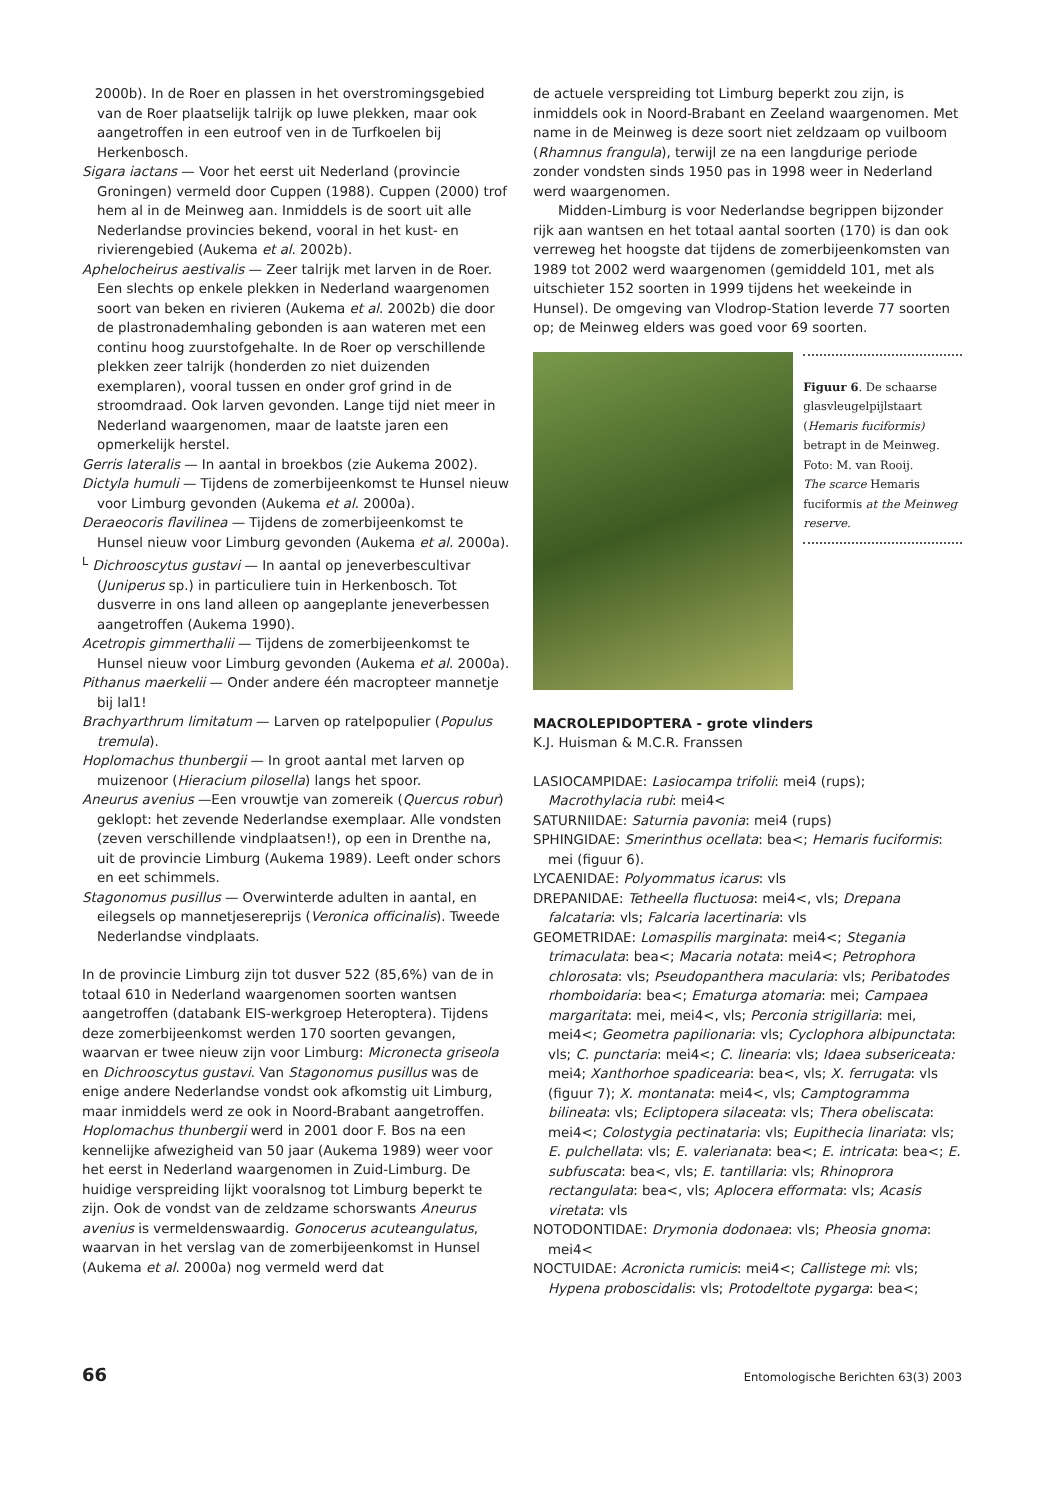2000b). In de Roer en plassen in het overstromingsgebied van de Roer plaatselijk talrijk op luwe plekken, maar ook aangetroffen in een eutroof ven in de Turfkoelen bij Herkenbosch.
Sigara iactans — Voor het eerst uit Nederland (provincie Groningen) vermeld door Cuppen (1988). Cuppen (2000) trof hem al in de Meinweg aan. Inmiddels is de soort uit alle Nederlandse provincies bekend, vooral in het kust- en rivierengebied (Aukema et al. 2002b).
Aphelocheirus aestivalis — Zeer talrijk met larven in de Roer. Een slechts op enkele plekken in Nederland waargenomen soort van beken en rivieren (Aukema et al. 2002b) die door de plastronademhaling gebonden is aan wateren met een continu hoog zuurstofgehalte. In de Roer op verschillende plekken zeer talrijk (honderden zo niet duizenden exemplaren), vooral tussen en onder grof grind in de stroomdraad. Ook larven gevonden. Lange tijd niet meer in Nederland waargenomen, maar de laatste jaren een opmerkelijk herstel.
Gerris lateralis — In aantal in broekbos (zie Aukema 2002).
Dictyla humuli — Tijdens de zomerbijeenkomst te Hunsel nieuw voor Limburg gevonden (Aukema et al. 2000a).
Deraeocoris flavilinea — Tijdens de zomerbijeenkomst te Hunsel nieuw voor Limburg gevonden (Aukema et al. 2000a).
<sup>L</sup> Dichrooscytus gustavi — In aantal op jeneverbescultivar (Juniperus sp.) in particuliere tuin in Herkenbosch. Tot dusverre in ons land alleen op aangeplante jeneverbessen aangetroffen (Aukema 1990).
Acetropis gimmerthalii — Tijdens de zomerbijeenkomst te Hunsel nieuw voor Limburg gevonden (Aukema et al. 2000a).
Pithanus maerkelii — Onder andere één macropteer mannetje bij lal1!
Brachyarthrum limitatum — Larven op ratelpopulier (Populus tremula).
Hoplomachus thunbergii — In groot aantal met larven op muizenoor (Hieracium pilosella) langs het spoor.
Aneurus avenius —Een vrouwtje van zomereik (Quercus robur) geklopt: het zevende Nederlandse exemplaar. Alle vondsten (zeven verschillende vindplaatsen!), op een in Drenthe na, uit de provincie Limburg (Aukema 1989). Leeft onder schors en eet schimmels.
Stagonomus pusillus — Overwinterde adulten in aantal, en eilegsels op mannetjesereprijs (Veronica officinalis). Tweede Nederlandse vindplaats.
In de provincie Limburg zijn tot dusver 522 (85,6%) van de in totaal 610 in Nederland waargenomen soorten wantsen aangetroffen (databank EIS-werkgroep Heteroptera). Tijdens deze zomerbijeenkomst werden 170 soorten gevangen, waarvan er twee nieuw zijn voor Limburg: Micronecta griseola en Dichrooscytus gustavi. Van Stagonomus pusillus was de enige andere Nederlandse vondst ook afkomstig uit Limburg, maar inmiddels werd ze ook in Noord-Brabant aangetroffen. Hoplomachus thunbergii werd in 2001 door F. Bos na een kennelijke afwezigheid van 50 jaar (Aukema 1989) weer voor het eerst in Nederland waargenomen in Zuid-Limburg. De huidige verspreiding lijkt vooralsnog tot Limburg beperkt te zijn. Ook de vondst van de zeldzame schorswants Aneurus avenius is vermeldenswaardig. Gonocerus acuteangulatus, waarvan in het verslag van de zomerbijeenkomst in Hunsel (Aukema et al. 2000a) nog vermeld werd dat
de actuele verspreiding tot Limburg beperkt zou zijn, is inmiddels ook in Noord-Brabant en Zeeland waargenomen. Met name in de Meinweg is deze soort niet zeldzaam op vuilboom (Rhamnus frangula), terwijl ze na een langdurige periode zonder vondsten sinds 1950 pas in 1998 weer in Nederland werd waargenomen.
Midden-Limburg is voor Nederlandse begrippen bijzonder rijk aan wantsen en het totaal aantal soorten (170) is dan ook verreweg het hoogste dat tijdens de zomerbijeenkomsten van 1989 tot 2002 werd waargenomen (gemiddeld 101, met als uitschieter 152 soorten in 1999 tijdens het weekeinde in Hunsel). De omgeving van Vlodrop-Station leverde 77 soorten op; de Meinweg elders was goed voor 69 soorten.
Figuur 6. De schaarse glasvleugelpijlstaart (Hemaris fuciformis) betrapt in de Meinweg. Foto: M. van Rooij.
The scarce Hemaris fuciformis at the Meinweg reserve.
MACROLEPIDOPTERA - grote vlinders
K.J. Huisman & M.C.R. Franssen
LASIOCAMPIDAE: Lasiocampa trifolii: mei4 (rups); Macrothylacia rubi: mei4<
SATURNIIDAE: Saturnia pavonia: mei4 (rups)
SPHINGIDAE: Smerinthus ocellata: bea<; Hemaris fuciformis: mei (figuur 6).
LYCAENIDAE: Polyommatus icarus: vls
DREPANIDAE: Tetheella fluctuosa: mei4<, vls; Drepana falcataria: vls; Falcaria lacertinaria: vls
GEOMETRIDAE: Lomaspilis marginata: mei4<; Stegania trimaculata: bea<; Macaria notata: mei4<; Petrophora chlorosata: vls; Pseudopanthera macularia: vls; Peribatodes rhomboidaria: bea<; Ematurga atomaria: mei; Campaea margaritata: mei, mei4<, vls; Perconia strigillaria: mei, mei4<; Geometra papilionaria: vls; Cyclophora albipunctata: vls; C. punctaria: mei4<; C. linearia: vls; Idaea subsericeata: mei4; Xanthorhoe spadicearia: bea<, vls; X. ferrugata: vls (figuur 7); X. montanata: mei4<, vls; Camptogramma bilineata: vls; Ecliptopera silaceata: vls; Thera obeliscata: mei4<; Colostygia pectinataria: vls; Eupithecia linariata: vls; E. pulchellata: vls; E. valerianata: bea<; E. intricata: bea<; E. subfuscata: bea<, vls; E. tantillaria: vls; Rhinoprora rectangulata: bea<, vls; Aplocera efformata: vls; Acasis viretata: vls
NOTODONTIDAE: Drymonia dodonaea: vls; Pheosia gnoma: mei4<
NOCTUIDAE: Acronicta rumicis: mei4<; Callistege mi: vls; Hypena proboscidalis: vls; Protodeltote pygarga: bea<;
66 Entomologische Berichten 63(3) 2003